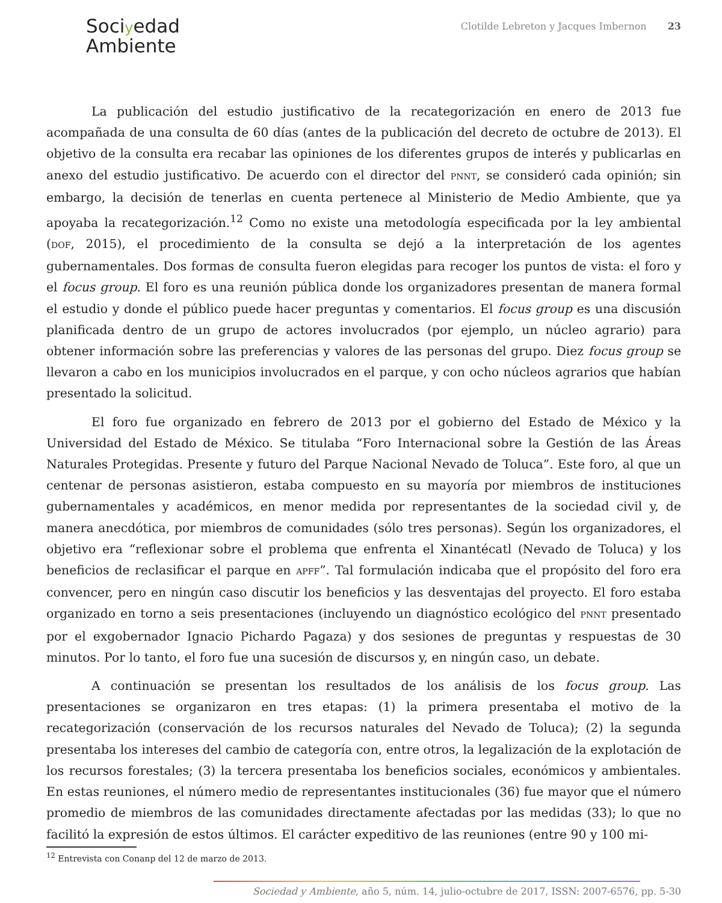Sociyedad
Ambiente
Clotilde Lebreton y Jacques Imbernon 23
La publicación del estudio justificativo de la recategorización en enero de 2013 fue acompañada de una consulta de 60 días (antes de la publicación del decreto de octubre de 2013). El objetivo de la consulta era recabar las opiniones de los diferentes grupos de interés y publicarlas en anexo del estudio justificativo. De acuerdo con el director del PNNT, se consideró cada opinión; sin embargo, la decisión de tenerlas en cuenta pertenece al Ministerio de Medio Ambiente, que ya apoyaba la recategorización.<sup>12</sup> Como no existe una metodología especificada por la ley ambiental (DOF, 2015), el procedimiento de la consulta se dejó a la interpretación de los agentes gubernamentales. Dos formas de consulta fueron elegidas para recoger los puntos de vista: el foro y el focus group. El foro es una reunión pública donde los organizadores presentan de manera formal el estudio y donde el público puede hacer preguntas y comentarios. El focus group es una discusión planificada dentro de un grupo de actores involucrados (por ejemplo, un núcleo agrario) para obtener información sobre las preferencias y valores de las personas del grupo. Diez focus group se llevaron a cabo en los municipios involucrados en el parque, y con ocho núcleos agrarios que habían presentado la solicitud.
El foro fue organizado en febrero de 2013 por el gobierno del Estado de México y la Universidad del Estado de México. Se titulaba “Foro Internacional sobre la Gestión de las Áreas Naturales Protegidas. Presente y futuro del Parque Nacional Nevado de Toluca”. Este foro, al que un centenar de personas asistieron, estaba compuesto en su mayoría por miembros de instituciones gubernamentales y académicos, en menor medida por representantes de la sociedad civil y, de manera anecdótica, por miembros de comunidades (sólo tres personas). Según los organizadores, el objetivo era “reflexionar sobre el problema que enfrenta el Xinantécatl (Nevado de Toluca) y los beneficios de reclasificar el parque en APFF”. Tal formulación indicaba que el propósito del foro era convencer, pero en ningún caso discutir los beneficios y las desventajas del proyecto. El foro estaba organizado en torno a seis presentaciones (incluyendo un diagnóstico ecológico del PNNT presentado por el exgobernador Ignacio Pichardo Pagaza) y dos sesiones de preguntas y respuestas de 30 minutos. Por lo tanto, el foro fue una sucesión de discursos y, en ningún caso, un debate.
A continuación se presentan los resultados de los análisis de los focus group. Las presentaciones se organizaron en tres etapas: (1) la primera presentaba el motivo de la recategorización (conservación de los recursos naturales del Nevado de Toluca); (2) la segunda presentaba los intereses del cambio de categoría con, entre otros, la legalización de la explotación de los recursos forestales; (3) la tercera presentaba los beneficios sociales, económicos y ambientales. En estas reuniones, el número medio de representantes institucionales (36) fue mayor que el número promedio de miembros de las comunidades directamente afectadas por las medidas (33); lo que no facilitó la expresión de estos últimos. El carácter expeditivo de las reuniones (entre 90 y 100 mi-
<sup>12</sup> Entrevista con Conanp del 12 de marzo de 2013.
Sociedad y Ambiente, año 5, núm. 14, julio-octubre de 2017, ISSN: 2007-6576, pp. 5-30